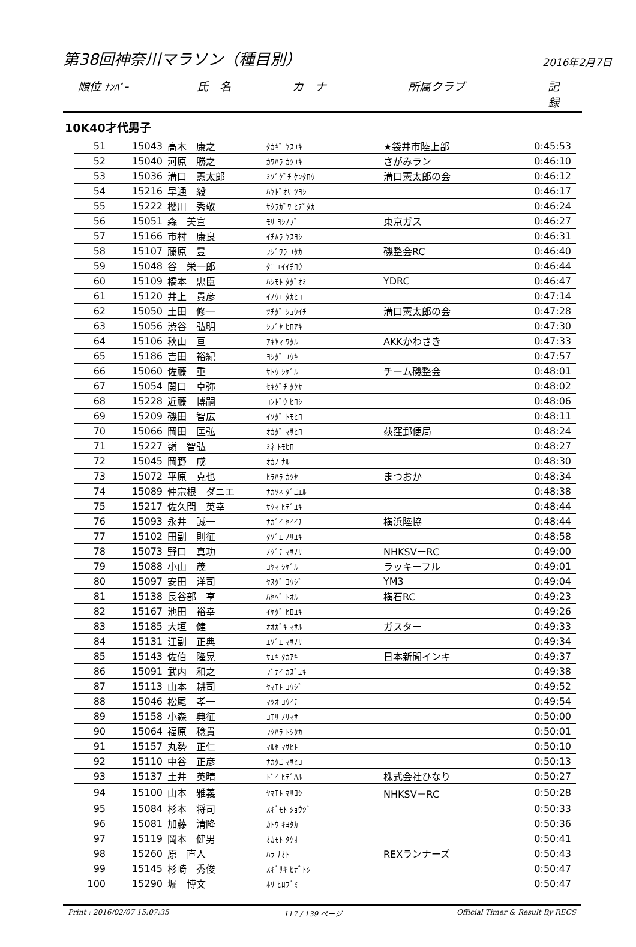第38回神奈川マラソン（種目別） 2016年2月7日
順位 ﾅﾝﾊﾞｰ 氏　名 カ　ナ 所属クラブ 記　録
10K40才代男子
| 51 | 15043 | 高木 康之 | ﾀｶｷﾞ ﾔｽﾕｷ | ★袋井市陸上部 | 0:45:53 |
| 52 | 15040 | 河原 勝之 | ｶﾜﾊﾗ ｶﾂﾕｷ | さがみラン | 0:46:10 |
| 53 | 15036 | 溝口 憲太郎 | ﾐｿﾞｸﾞﾁ ｹﾝﾀﾛｳ | 溝口憲太郎の会 | 0:46:12 |
| 54 | 15216 | 早通 毅 | ﾊﾔﾄﾞｵﾘ ﾂﾖｼ | | 0:46:17 |
| 55 | 15222 | 櫻川 秀敬 | ｻｸﾗｶﾞﾜ ﾋﾃﾞﾀｶ | | 0:46:24 |
| 56 | 15051 | 森 美宣 | ﾓﾘ ﾖｼﾉﾌﾞ | 東京ガス | 0:46:27 |
| 57 | 15166 | 市村 康良 | ｲﾁﾑﾗ ﾔｽﾖｼ | | 0:46:31 |
| 58 | 15107 | 藤原 豊 | ﾌｼﾞﾜﾗ ﾕﾀｶ | 磯整会RC | 0:46:40 |
| 59 | 15048 | 谷 栄一郎 | ﾀﾆ ｴｲｲﾁﾛｳ | | 0:46:44 |
| 60 | 15109 | 橋本 忠臣 | ﾊｼﾓﾄ ﾀﾀﾞｵﾐ | YDRC | 0:46:47 |
| 61 | 15120 | 井上 貴彦 | ｲﾉｳｴ ﾀｶﾋｺ | | 0:47:14 |
| 62 | 15050 | 土田 修一 | ﾂﾁﾀﾞ ｼｭｳｲﾁ | 溝口憲太郎の会 | 0:47:28 |
| 63 | 15056 | 渋谷 弘明 | ｼﾌﾞﾔ ﾋﾛｱｷ | | 0:47:30 |
| 64 | 15106 | 秋山 亘 | ｱｷﾔﾏ ﾜﾀﾙ | AKKかわさき | 0:47:33 |
| 65 | 15186 | 吉田 裕紀 | ﾖｼﾀﾞ ﾕｳｷ | | 0:47:57 |
| 66 | 15060 | 佐藤 重 | ｻﾄｳ ｼｹﾞﾙ | チーム磯整会 | 0:48:01 |
| 67 | 15054 | 関口 卓弥 | ｾｷｸﾞﾁ ﾀｸﾔ | | 0:48:02 |
| 68 | 15228 | 近藤 博嗣 | ｺﾝﾄﾞｳ ﾋﾛｼ | | 0:48:06 |
| 69 | 15209 | 磯田 智広 | ｲｿﾀﾞ ﾄﾓﾋﾛ | | 0:48:11 |
| 70 | 15066 | 岡田 匡弘 | ｵｶﾀﾞ ﾏｻﾋﾛ | 荻窪郵便局 | 0:48:24 |
| 71 | 15227 | 嶺 智弘 | ﾐﾈ ﾄﾓﾋﾛ | | 0:48:27 |
| 72 | 15045 | 岡野 成 | ｵｶﾉ ﾅﾙ | | 0:48:30 |
| 73 | 15072 | 平原 克也 | ﾋﾗﾊﾗ ｶﾂﾔ | まつおか | 0:48:34 |
| 74 | 15089 | 仲宗根 ダニエ | ﾅｶｿﾈ ﾀﾞﾆｴﾙ | | 0:48:38 |
| 75 | 15217 | 佐久間 英幸 | ｻｸﾏ ﾋﾃﾞﾕｷ | | 0:48:44 |
| 76 | 15093 | 永井 誠一 | ﾅｶﾞｲ ｾｲｲﾁ | 横浜陸協 | 0:48:44 |
| 77 | 15102 | 田副 則征 | ﾀｿﾞｴ ﾉﾘﾕｷ | | 0:48:58 |
| 78 | 15073 | 野口 真功 | ﾉｸﾞﾁ ﾏｻﾉﾘ | NHKSVーRC | 0:49:00 |
| 79 | 15088 | 小山 茂 | ｺﾔﾏ ｼｹﾞﾙ | ラッキーフル | 0:49:01 |
| 80 | 15097 | 安田 洋司 | ﾔｽﾀﾞ ﾖｳｼﾞ | YM3 | 0:49:04 |
| 81 | 15138 | 長谷部 亨 | ﾊｾﾍﾞ ﾄｵﾙ | 横石RC | 0:49:23 |
| 82 | 15167 | 池田 裕幸 | ｲｹﾀﾞ ﾋﾛﾕｷ | | 0:49:26 |
| 83 | 15185 | 大垣 健 | ｵｵｶﾞｷ ﾏｻﾙ | ガスター | 0:49:33 |
| 84 | 15131 | 江副 正典 | ｴｿﾞｴ ﾏｻﾉﾘ | | 0:49:34 |
| 85 | 15143 | 佐伯 隆晃 | ｻｴｷ ﾀｶｱｷ | 日本新聞インキ | 0:49:37 |
| 86 | 15091 | 武内 和之 | ﾌﾞﾅｲ ｶｽﾞﾕｷ | | 0:49:38 |
| 87 | 15113 | 山本 耕司 | ﾔﾏﾓﾄ ｺｳｼﾞ | | 0:49:52 |
| 88 | 15046 | 松尾 孝一 | ﾏﾂｵ ｺｳｲﾁ | | 0:49:54 |
| 89 | 15158 | 小森 典征 | ｺﾓﾘ ﾉﾘﾏｻ | | 0:50:00 |
| 90 | 15064 | 福原 稔貴 | ﾌｸﾊﾗ ﾄｼﾀｶ | | 0:50:01 |
| 91 | 15157 | 丸勢 正仁 | ﾏﾙｾ ﾏｻﾋﾄ | | 0:50:10 |
| 92 | 15110 | 中谷 正彦 | ﾅｶﾀﾆ ﾏｻﾋｺ | | 0:50:13 |
| 93 | 15137 | 土井 英晴 | ﾄﾞｲ ﾋﾃﾞﾊﾙ | 株式会社ひなり | 0:50:27 |
| 94 | 15100 | 山本 雅義 | ﾔﾏﾓﾄ ﾏｻﾖｼ | NHKSV－RC | 0:50:28 |
| 95 | 15084 | 杉本 将司 | ｽｷﾞﾓﾄ ｼｮｳｼﾞ | | 0:50:33 |
| 96 | 15081 | 加藤 清隆 | ｶﾄｳ ｷﾖﾀｶ | | 0:50:36 |
| 97 | 15119 | 岡本 健男 | ｵｶﾓﾄ ﾀｹｵ | | 0:50:41 |
| 98 | 15260 | 原 直人 | ﾊﾗ ﾅｵﾄ | REXランナーズ | 0:50:43 |
| 99 | 15145 | 杉崎 秀俊 | ｽｷﾞｻｷ ﾋﾃﾞﾄｼ | | 0:50:47 |
| 100 | 15290 | 堀 博文 | ﾎﾘ ﾋﾛﾌﾞﾐ | | 0:50:47 |
Print : 2016/02/07 15:07:35 117 / 139 ページ Official Timer & Result By RECS